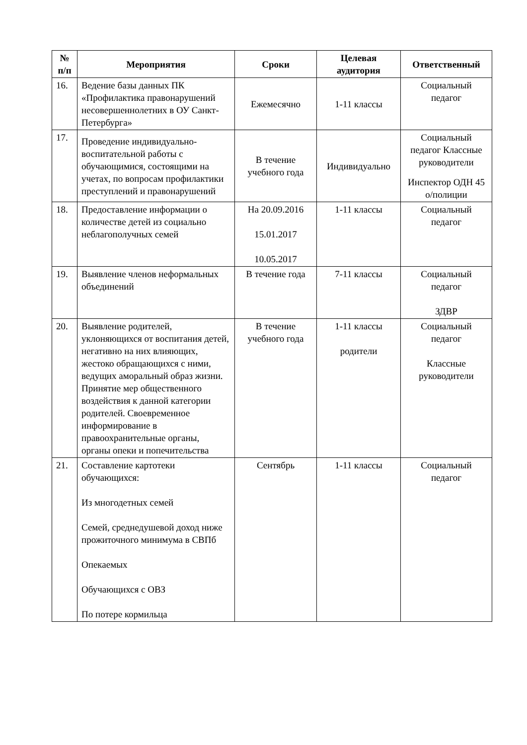| № п/п | Мероприятия | Сроки | Целевая аудитория | Ответственный |
| --- | --- | --- | --- | --- |
| 16. | Ведение базы данных ПК «Профилактика правонарушений несовершеннолетних в ОУ Санкт-Петербурга» | Ежемесячно | 1-11 классы | Социальный педагог |
| 17. | Проведение индивидуально-воспитательной работы с обучающимися, состоящими на учетах, по вопросам профилактики преступлений и правонарушений | В течение учебного года | Индивидуально | Социальный педагог Классные руководители Инспектор ОДН 45 о/полиции |
| 18. | Предоставление информации о количестве детей из социально неблагополучных семей | На 20.09.2016 15.01.2017 10.05.2017 | 1-11 классы | Социальный педагог |
| 19. | Выявление членов неформальных объединений | В течение года | 7-11 классы | Социальный педагог ЗДВР |
| 20. | Выявление родителей, уклоняющихся от воспитания детей, негативно на них влияющих, жестоко обращающихся с ними, ведущих аморальный образ жизни. Принятие мер общественного воздействия к данной категории родителей. Своевременное информирование в правоохранительные органы, органы опеки и попечительства | В течение учебного года | 1-11 классы родители | Социальный педагог Классные руководители |
| 21. | Составление картотеки обучающихся: Из многодетных семей Семей, среднедушевой доход ниже прожиточного минимума в СВПб Опекаемых Обучающихся с ОВЗ По потере кормильца | Сентябрь | 1-11 классы | Социальный педагог |